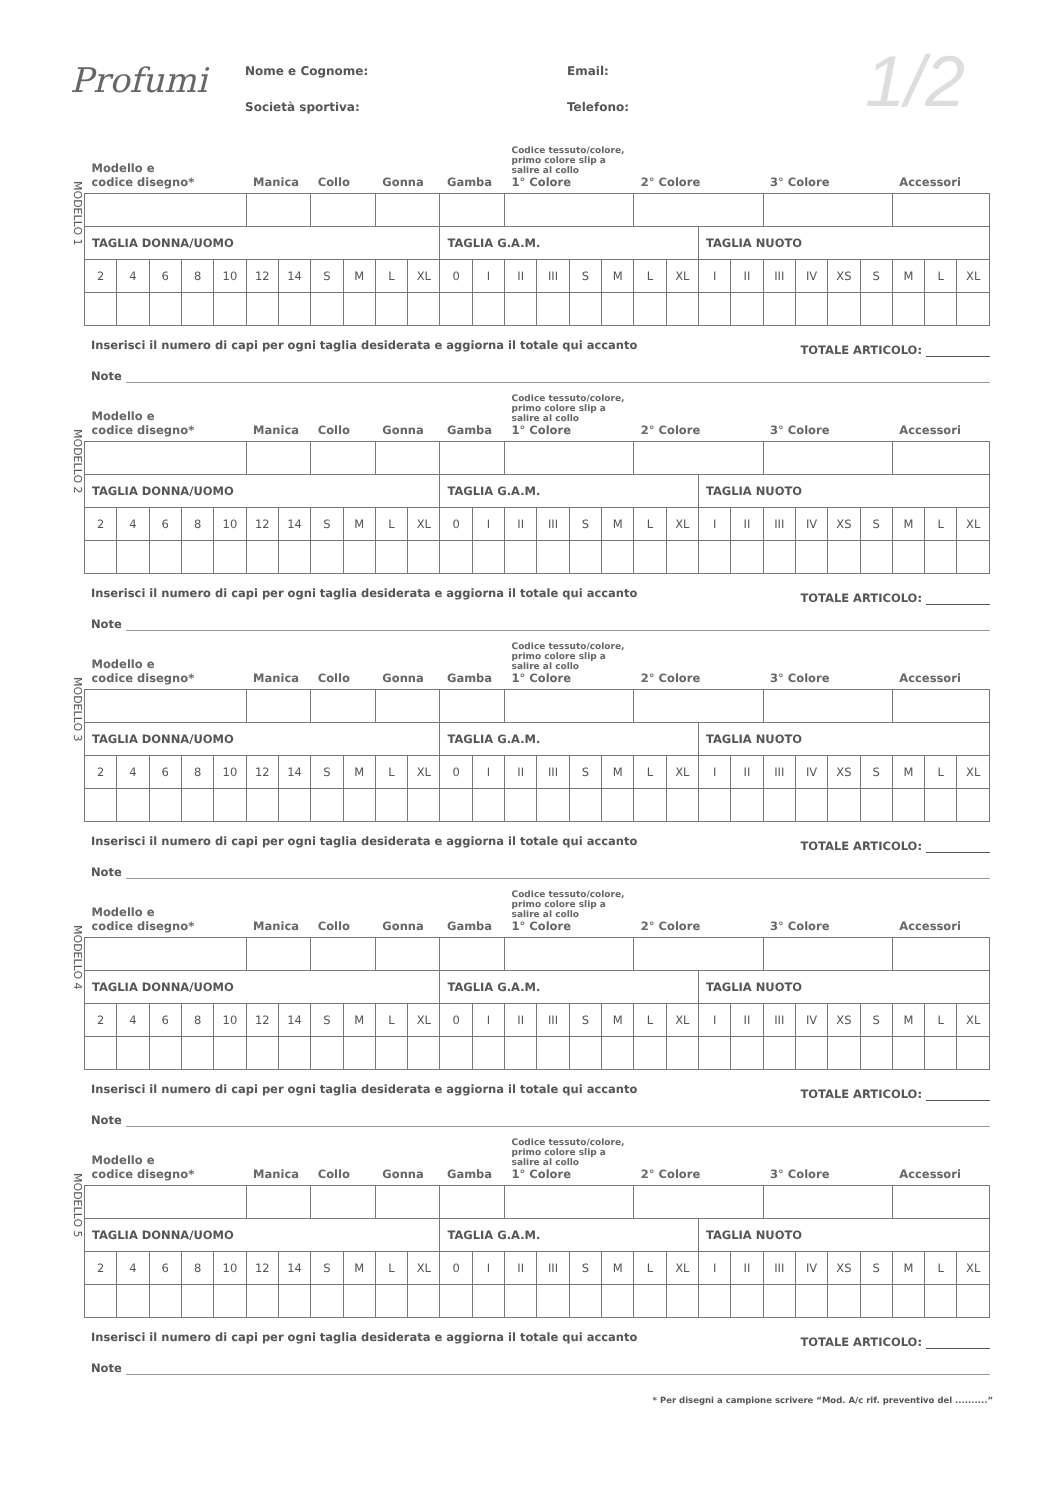Profumi
Nome e Cognome:
Email:
Società sportiva:
Telefono:
1/2
MODELLO 1
| Modello e codice disegno* | | | | | Manica | | Collo | | Gonna | | Gamba | | Codice tessuto/colore, primo colore slip a salire al collo 1° Colore | | | | 2° Colore | | | | 3° Colore | | | | Accessori | | |
| TAGLIA DONNA/UOMO | | | | | | | | | | | TAGLIA G.A.M. | | | | | | | | TAGLIA NUOTO | | | | | | | | |
| 2 | 4 | 6 | 8 | 10 | 12 | 14 | S | M | L | XL | 0 | I | II | III | S | M | L | XL | I | II | III | IV | XS | S | M | L | XL |
Inserisci il numero di capi per ogni taglia desiderata e aggiorna il totale qui accanto TOTALE ARTICOLO:
Note
MODELLO 2
| Modello e codice disegno* | | | | | Manica | | Collo | | Gonna | | Gamba | | Codice tessuto/colore, primo colore slip a salire al collo 1° Colore | | | | 2° Colore | | | | 3° Colore | | | | Accessori | | |
| TAGLIA DONNA/UOMO | | | | | | | | | | | TAGLIA G.A.M. | | | | | | | | TAGLIA NUOTO | | | | | | | | |
| 2 | 4 | 6 | 8 | 10 | 12 | 14 | S | M | L | XL | 0 | I | II | III | S | M | L | XL | I | II | III | IV | XS | S | M | L | XL |
Inserisci il numero di capi per ogni taglia desiderata e aggiorna il totale qui accanto TOTALE ARTICOLO:
Note
MODELLO 3
| Modello e codice disegno* | | | | | Manica | | Collo | | Gonna | | Gamba | | Codice tessuto/colore, primo colore slip a salire al collo 1° Colore | | | | 2° Colore | | | | 3° Colore | | | | Accessori | | |
| TAGLIA DONNA/UOMO | | | | | | | | | | | TAGLIA G.A.M. | | | | | | | | TAGLIA NUOTO | | | | | | | | |
| 2 | 4 | 6 | 8 | 10 | 12 | 14 | S | M | L | XL | 0 | I | II | III | S | M | L | XL | I | II | III | IV | XS | S | M | L | XL |
Inserisci il numero di capi per ogni taglia desiderata e aggiorna il totale qui accanto TOTALE ARTICOLO:
Note
MODELLO 4
| Modello e codice disegno* | | | | | Manica | | Collo | | Gonna | | Gamba | | Codice tessuto/colore, primo colore slip a salire al collo 1° Colore | | | | 2° Colore | | | | 3° Colore | | | | Accessori | | |
| TAGLIA DONNA/UOMO | | | | | | | | | | | TAGLIA G.A.M. | | | | | | | | TAGLIA NUOTO | | | | | | | | |
| 2 | 4 | 6 | 8 | 10 | 12 | 14 | S | M | L | XL | 0 | I | II | III | S | M | L | XL | I | II | III | IV | XS | S | M | L | XL |
Inserisci il numero di capi per ogni taglia desiderata e aggiorna il totale qui accanto TOTALE ARTICOLO:
Note
MODELLO 5
| Modello e codice disegno* | | | | | Manica | | Collo | | Gonna | | Gamba | | Codice tessuto/colore, primo colore slip a salire al collo 1° Colore | | | | 2° Colore | | | | 3° Colore | | | | Accessori | | |
| TAGLIA DONNA/UOMO | | | | | | | | | | | TAGLIA G.A.M. | | | | | | | | TAGLIA NUOTO | | | | | | | | |
| 2 | 4 | 6 | 8 | 10 | 12 | 14 | S | M | L | XL | 0 | I | II | III | S | M | L | XL | I | II | III | IV | XS | S | M | L | XL |
Inserisci il numero di capi per ogni taglia desiderata e aggiorna il totale qui accanto TOTALE ARTICOLO:
Note
* Per disegni a campione scrivere “Mod. A/c rif. preventivo del ..........”